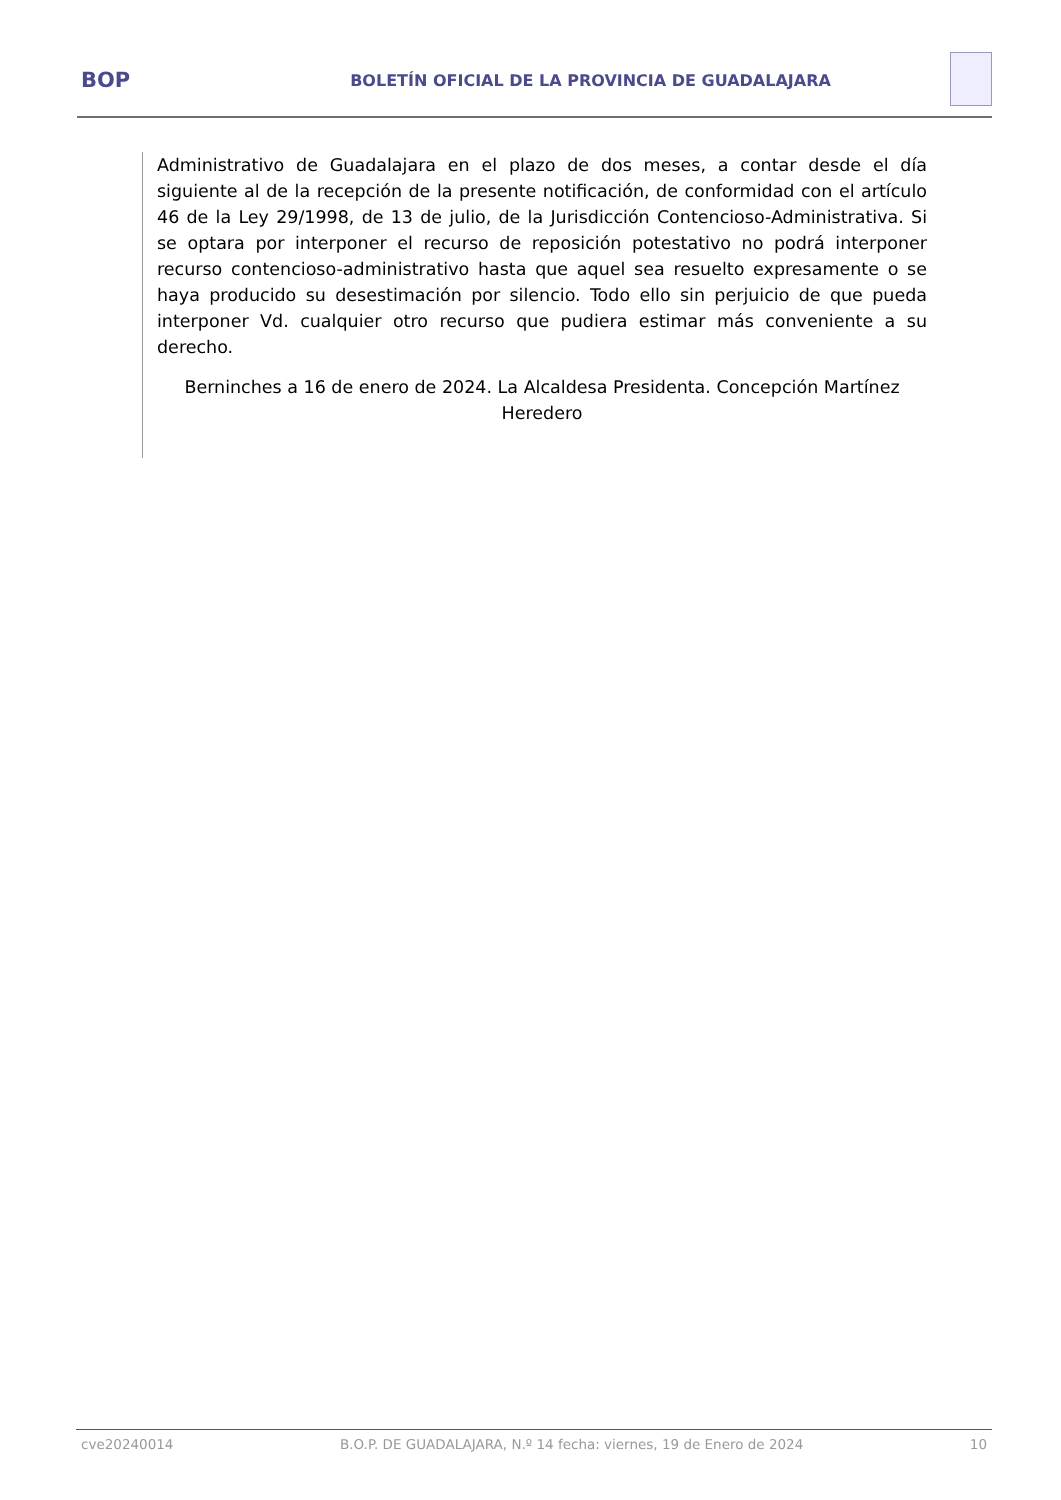BOP
BOLETÍN OFICIAL DE LA PROVINCIA DE GUADALAJARA
Administrativo de Guadalajara en el plazo de dos meses, a contar desde el día siguiente al de la recepción de la presente notificación, de conformidad con el artículo 46 de la Ley 29/1998, de 13 de julio, de la Jurisdicción Contencioso-Administrativa. Si se optara por interponer el recurso de reposición potestativo no podrá interponer recurso contencioso-administrativo hasta que aquel sea resuelto expresamente o se haya producido su desestimación por silencio. Todo ello sin perjuicio de que pueda interponer Vd. cualquier otro recurso que pudiera estimar más conveniente a su derecho.
Berninches a 16 de enero de 2024. La Alcaldesa Presidenta. Concepción Martínez Heredero
cve20240014 B.O.P. DE GUADALAJARA, N.º 14 fecha: viernes, 19 de Enero de 2024 10